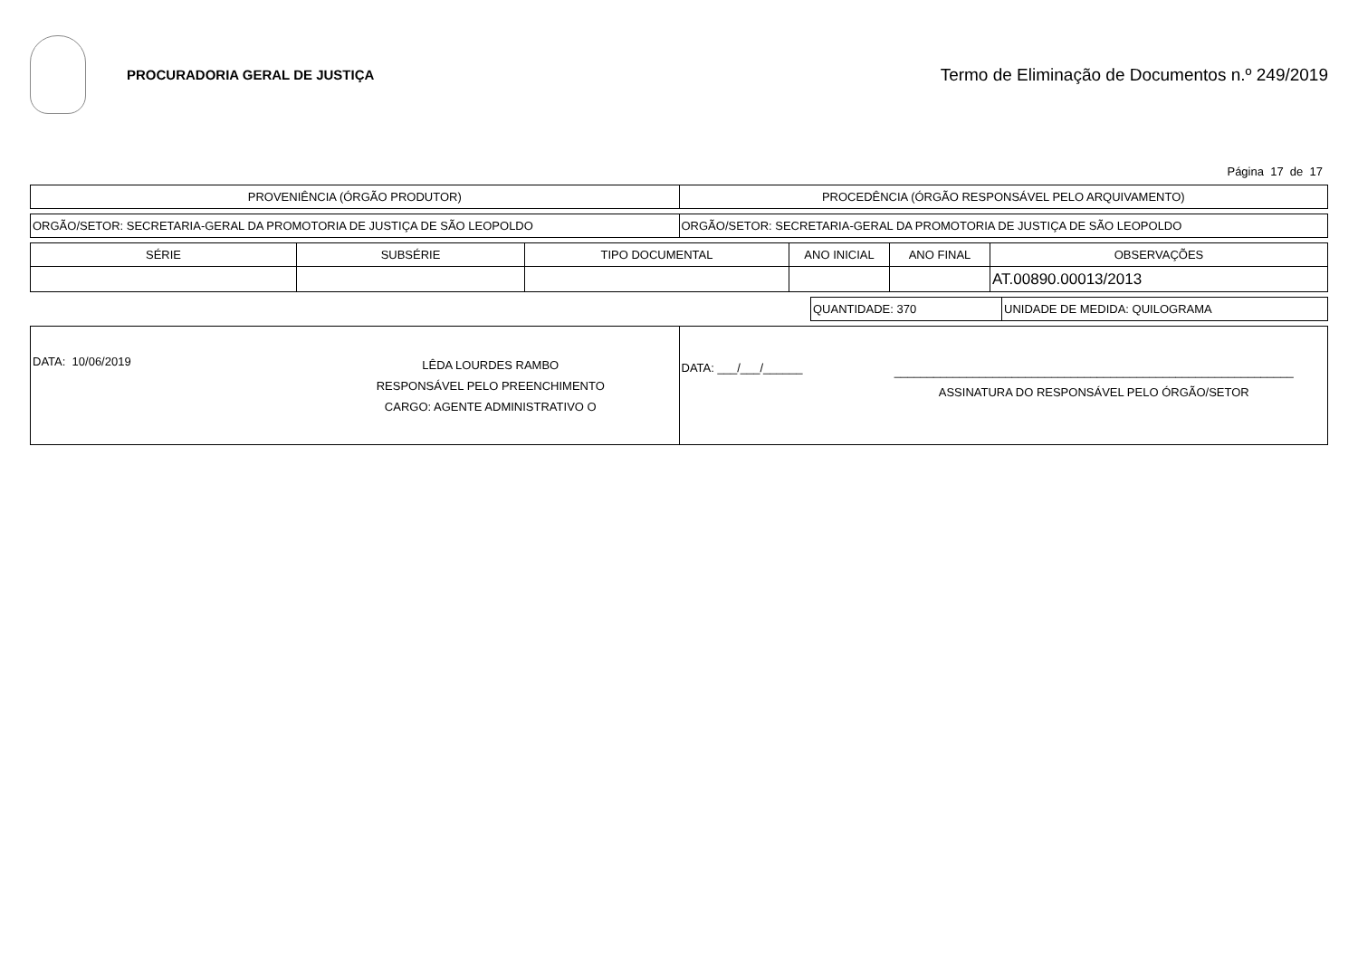PROCURADORIA GERAL DE JUSTIÇA
Termo de Eliminação de Documentos n.º 249/2019
Página 17 de 17
| PROVENIÊNCIA (ÓRGÃO PRODUTOR) | PROCEDÊNCIA (ÓRGÃO RESPONSÁVEL PELO ARQUIVAMENTO) |
| --- | --- |
| ORGÃO/SETOR: SECRETARIA-GERAL DA PROMOTORIA DE JUSTIÇA DE SÃO LEOPOLDO | ORGÃO/SETOR: SECRETARIA-GERAL DA PROMOTORIA DE JUSTIÇA DE SÃO LEOPOLDO |
| SÉRIE | SUBSÉRIE | TIPO DOCUMENTAL | ANO INICIAL | ANO FINAL | OBSERVAÇÕES |
| --- | --- | --- | --- | --- | --- |
| | | | | | AT.00890.00013/2013 |
| QUANTIDADE: 370 | UNIDADE DE MEDIDA: QUILOGRAMA |
| DATA: 10/06/2019 LÊDA LOURDES RAMBO RESPONSÁVEL PELO PREENCHIMENTO CARGO: AGENTE ADMINISTRATIVO O | DATA: ___/___/______ _____________________________________________________________ ASSINATURA DO RESPONSÁVEL PELO ÓRGÃO/SETOR |